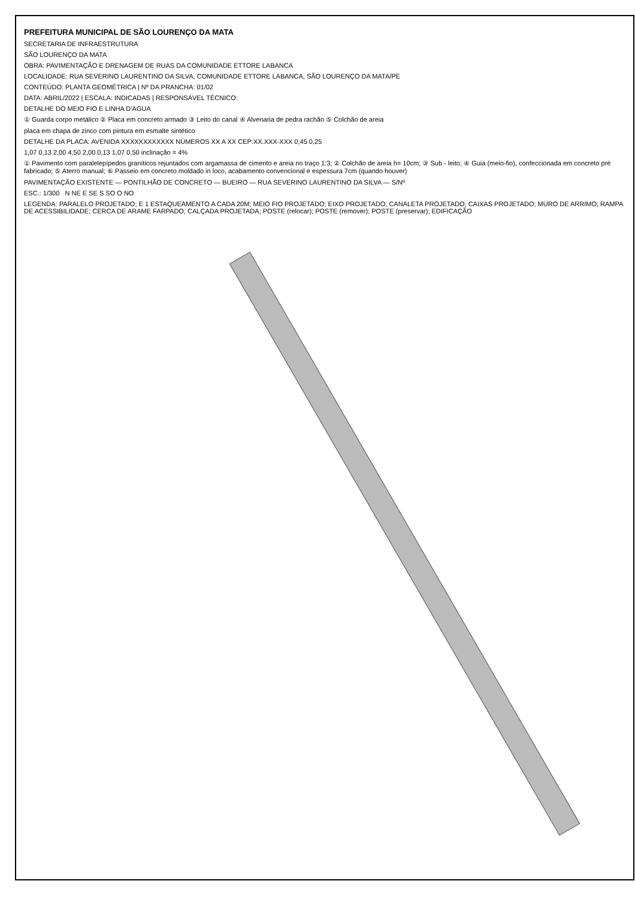PREFEITURA MUNICIPAL DE SÃO LOURENÇO DA MATA
SECRETARIA DE INFRAESTRUTURA
SÃO LOURENÇO DA MATA
OBRA: PAVIMENTAÇÃO E DRENAGEM DE RUAS DA COMUNIDADE ETTORE LABANCA
LOCALIDADE: RUA SEVERINO LAURENTINO DA SILVA, COMUNIDADE ETTORE LABANCA, SÃO LOURENÇO DA MATA/PE
CONTEÚDO: PLANTA GEOMÉTRICA | Nº DA PRANCHA: 01/02
DATA: ABRIL/2022 | ESCALA: INDICADAS | RESPONSÁVEL TÉCNICO:
DETALHE DO MEIO FIO E LINHA D'AGUA
① Guarda corpo metálico ② Placa em concreto armado ③ Leito do canal ④ Alvenaria de pedra rachão ⑤ Colchão de areia
placa em chapa de zinco com pintura em esmalte sintético
DETALHE DA PLACA: AVENIDA XXXXXXXXXXXX NÚMEROS XX A XX CEP:XX.XXX-XXX 0,45 0,25
1,07 0,13 2,00 4,50 2,00 0,13 1,07 0,50 inclinação = 4%
① Pavimento com paralelepípedos graníticos rejuntados com argamassa de cimento e areia no traço 1:3; ② Colchão de areia h= 10cm; ③ Sub - leito; ④ Guia (meio-fio), confeccionada em concreto pré fabricado; ⑤ Aterro manual; ⑥ Passeio em concreto moldado in loco, acabamento convencional e espessura 7cm (quando houver)
PAVIMENTAÇÃO EXISTENTE — PONTILHÃO DE CONCRETO — BUEIRO — RUA SEVERINO LAURENTINO DA SILVA — S/Nº
ESC.: 1/300 N NE E SE S SO O NO
LEGENDA: PARALELO PROJETADO; E 1 ESTAQUEAMENTO A CADA 20M; MEIO FIO PROJETADO; EIXO PROJETADO; CANALETA PROJETADO; CAIXAS PROJETADO; MURO DE ARRIMO; RAMPA DE ACESSIBILIDADE; CERCA DE ARAME FARPADO; CALÇADA PROJETADA; POSTE (relocar); POSTE (remover); POSTE (preservar); EDIFICAÇÃO